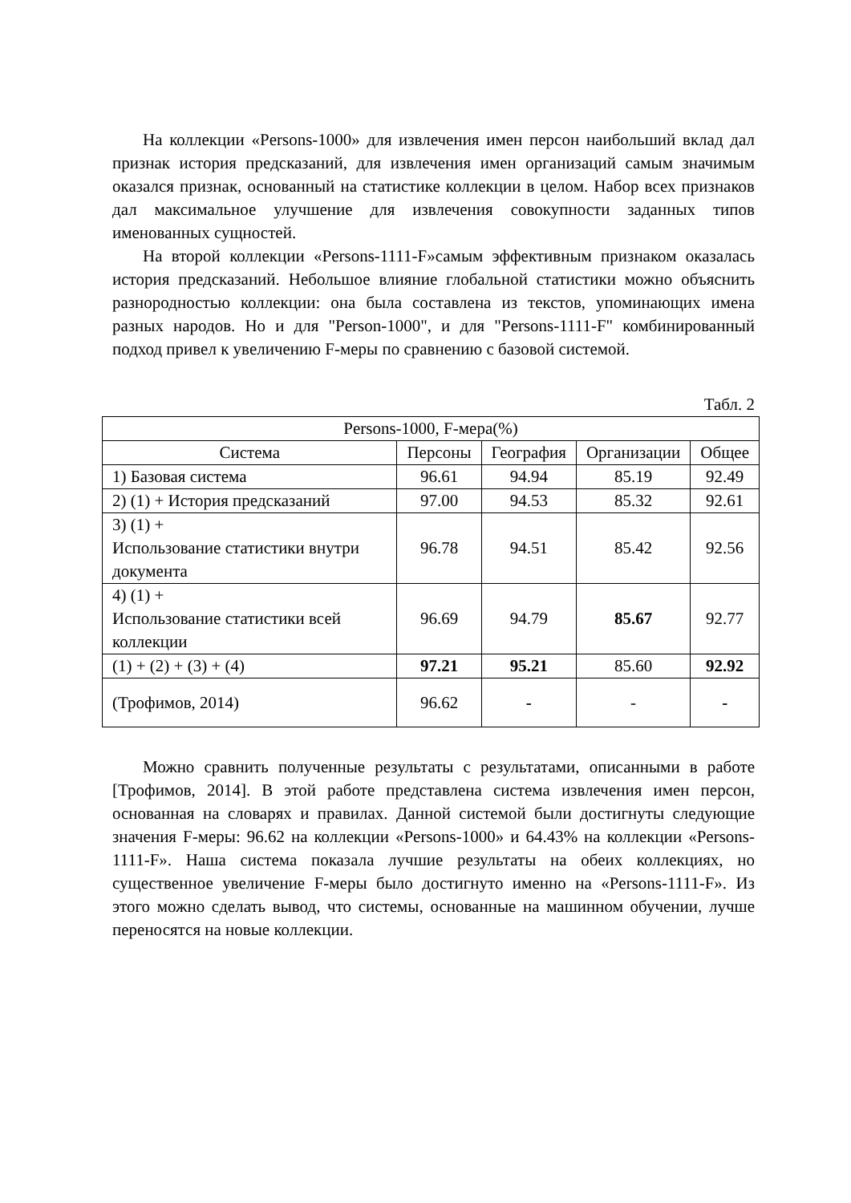На коллекции «Persons-1000» для извлечения имен персон наибольший вклад дал признак история предсказаний, для извлечения имен организаций самым значимым оказался признак, основанный на статистике коллекции в целом. Набор всех признаков дал максимальное улучшение для извлечения совокупности заданных типов именованных сущностей.
На второй коллекции «Persons-1111-F»самым эффективным признаком оказалась история предсказаний. Небольшое влияние глобальной статистики можно объяснить разнородностью коллекции: она была составлена из текстов, упоминающих имена разных народов. Но и для "Person-1000", и для "Persons-1111-F" комбинированный подход привел к увеличению F-меры по сравнению с базовой системой.
Табл. 2
| Persons-1000, F-мера(%) | | | | |
| Система | Персоны | География | Организации | Общее |
| 1) Базовая система | 96.61 | 94.94 | 85.19 | 92.49 |
| 2) (1) + История предсказаний | 97.00 | 94.53 | 85.32 | 92.61 |
| 3) (1) + Использование статистики внутри документа | 96.78 | 94.51 | 85.42 | 92.56 |
| 4) (1) + Использование статистики всей коллекции | 96.69 | 94.79 | 85.67 | 92.77 |
| (1) + (2) + (3) + (4) | 97.21 | 95.21 | 85.60 | 92.92 |
| (Трофимов, 2014) | 96.62 | - | - | - |
Можно сравнить полученные результаты с результатами, описанными в работе [Трофимов, 2014]. В этой работе представлена система извлечения имен персон, основанная на словарях и правилах. Данной системой были достигнуты следующие значения F-меры: 96.62 на коллекции «Persons-1000» и 64.43% на коллекции «Persons-1111-F». Наша система показала лучшие результаты на обеих коллекциях, но существенное увеличение F-меры было достигнуто именно на «Persons-1111-F». Из этого можно сделать вывод, что системы, основанные на машинном обучении, лучше переносятся на новые коллекции.